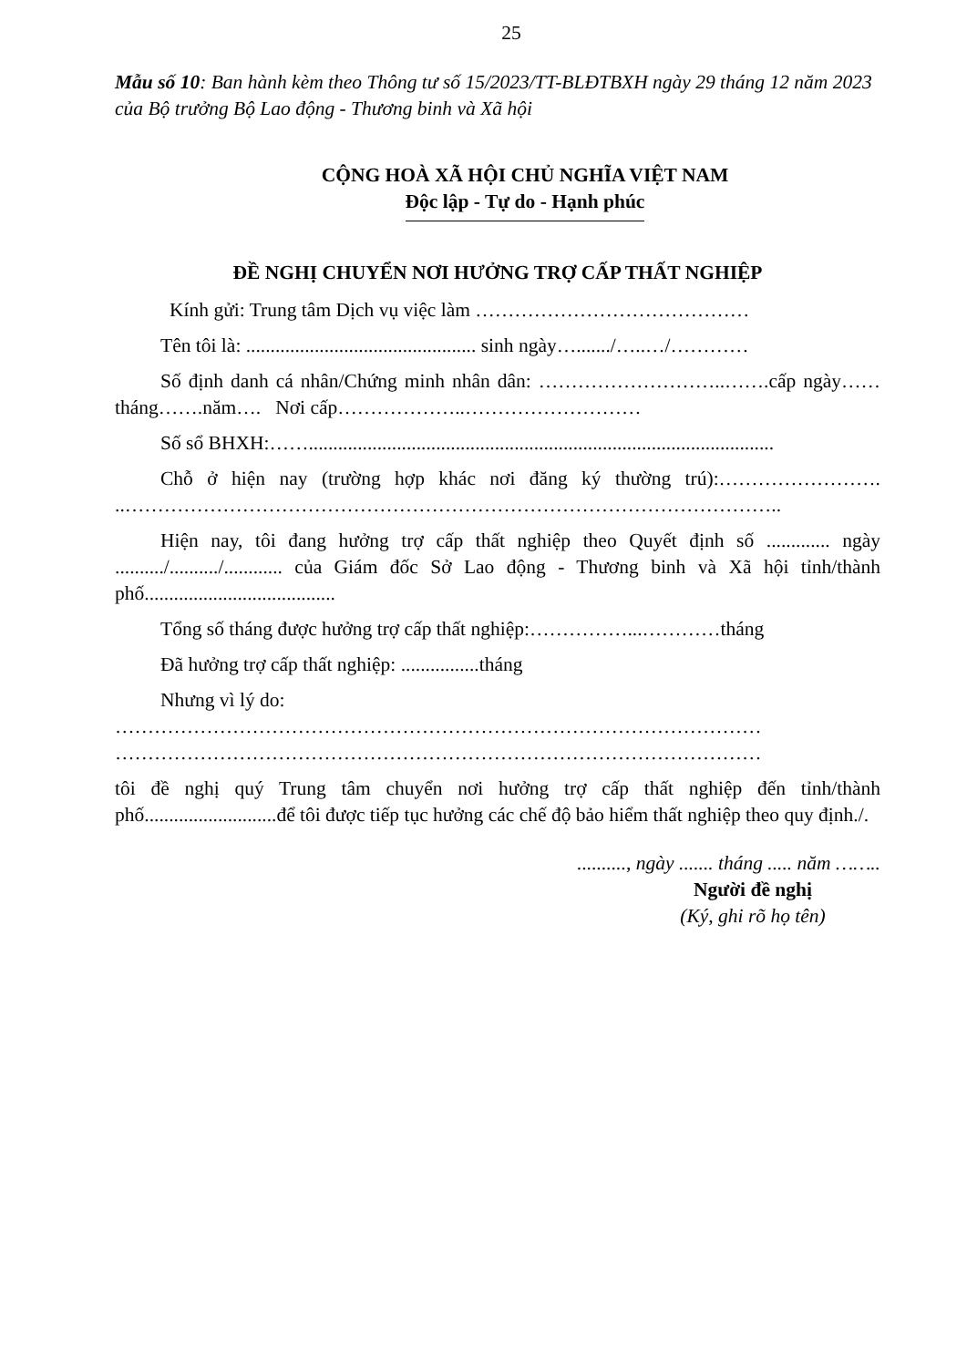25
Mẫu số 10: Ban hành kèm theo Thông tư số 15/2023/TT-BLĐTBXH ngày 29 tháng 12 năm 2023 của Bộ trưởng Bộ Lao động - Thương binh và Xã hội
CỘNG HOÀ XÃ HỘI CHỦ NGHĨA VIỆT NAM
Độc lập - Tự do - Hạnh phúc
ĐỀ NGHỊ CHUYỂN NƠI HƯỞNG TRỢ CẤP THẤT NGHIỆP
Kính gửi: Trung tâm Dịch vụ việc làm ……………………………………
Tên tôi là: ............................................... sinh ngày…......./…..…/…………
Số định danh cá nhân/Chứng minh nhân dân: ………………………..…….cấp ngày……tháng…….năm…. Nơi cấp………………..………………………
Số sổ BHXH:……...............................................................................................
Chỗ ở hiện nay (trường hợp khác nơi đăng ký thường trú):……………………. ..………………………………………………………………………………………..
Hiện nay, tôi đang hưởng trợ cấp thất nghiệp theo Quyết định số ............. ngày ........../........../............ của Giám đốc Sở Lao động - Thương binh và Xã hội tỉnh/thành phố.......................................
Tổng số tháng được hưởng trợ cấp thất nghiệp:……………...…………tháng
Đã hưởng trợ cấp thất nghiệp: ................tháng
Nhưng vì lý do:
………………………………………………………………………………………
………………………………………………………………………………………
tôi đề nghị quý Trung tâm chuyển nơi hưởng trợ cấp thất nghiệp đến tỉnh/thành phố...........................để tôi được tiếp tục hưởng các chế độ bảo hiểm thất nghiệp theo quy định./.
.........., ngày ....... tháng ..... năm ……..
Người đề nghị
(Ký, ghi rõ họ tên)